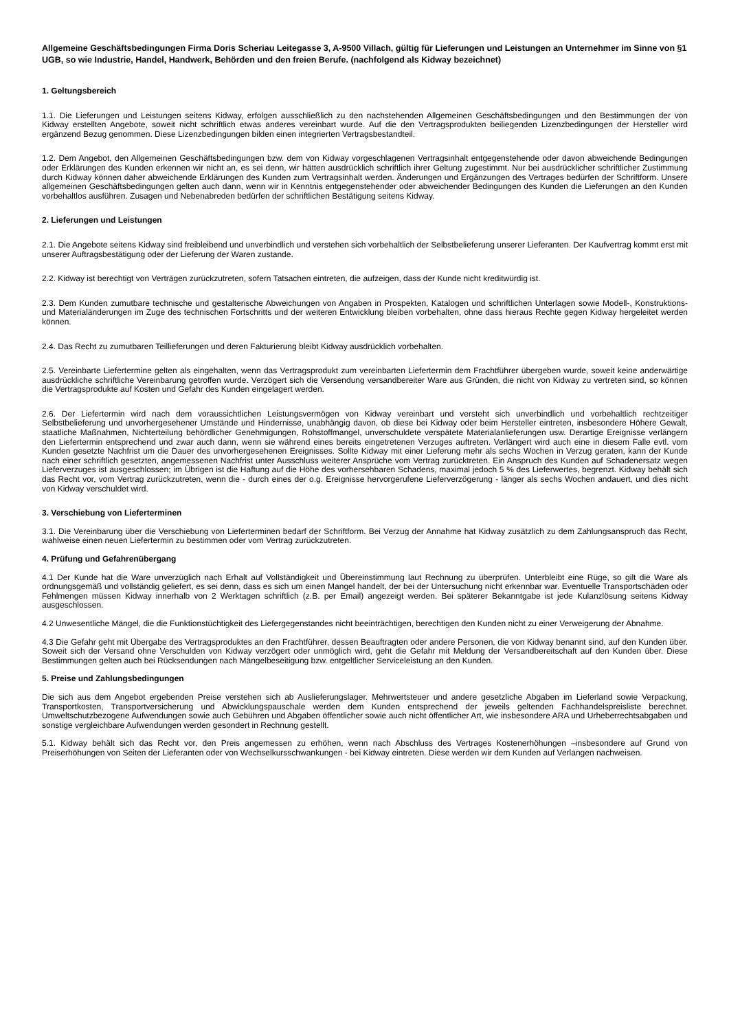Allgemeine Geschäftsbedingungen Firma Doris Scheriau Leitegasse 3, A-9500 Villach, gültig für Lieferungen und Leistungen an Unternehmer im Sinne von §1 UGB, so wie Industrie, Handel, Handwerk, Behörden und den freien Berufe. (nachfolgend als Kidway bezeichnet)
1. Geltungsbereich
1.1. Die Lieferungen und Leistungen seitens Kidway, erfolgen ausschließlich zu den nachstehenden Allgemeinen Geschäftsbedingungen und den Bestimmungen der von Kidway erstellten Angebote, soweit nicht schriftlich etwas anderes vereinbart wurde. Auf die den Vertragsprodukten beiliegenden Lizenzbedingungen der Hersteller wird ergänzend Bezug genommen. Diese Lizenzbedingungen bilden einen integrierten Vertragsbestandteil.
1.2. Dem Angebot, den Allgemeinen Geschäftsbedingungen bzw. dem von Kidway vorgeschlagenen Vertragsinhalt entgegenstehende oder davon abweichende Bedingungen oder Erklärungen des Kunden erkennen wir nicht an, es sei denn, wir hätten ausdrücklich schriftlich ihrer Geltung zugestimmt. Nur bei ausdrücklicher schriftlicher Zustimmung durch Kidway können daher abweichende Erklärungen des Kunden zum Vertragsinhalt werden. Änderungen und Ergänzungen des Vertrages bedürfen der Schriftform. Unsere allgemeinen Geschäftsbedingungen gelten auch dann, wenn wir in Kenntnis entgegenstehender oder abweichender Bedingungen des Kunden die Lieferungen an den Kunden vorbehaltlos ausführen. Zusagen und Nebenabreden bedürfen der schriftlichen Bestätigung seitens Kidway.
2. Lieferungen und Leistungen
2.1. Die Angebote seitens Kidway sind freibleibend und unverbindlich und verstehen sich vorbehaltlich der Selbstbelieferung unserer Lieferanten. Der Kaufvertrag kommt erst mit unserer Auftragsbestätigung oder der Lieferung der Waren zustande.
2.2. Kidway ist berechtigt von Verträgen zurückzutreten, sofern Tatsachen eintreten, die aufzeigen, dass der Kunde nicht kreditwürdig ist.
2.3. Dem Kunden zumutbare technische und gestalterische Abweichungen von Angaben in Prospekten, Katalogen und schriftlichen Unterlagen sowie Modell-, Konstruktions- und Materialänderungen im Zuge des technischen Fortschritts und der weiteren Entwicklung bleiben vorbehalten, ohne dass hieraus Rechte gegen Kidway hergeleitet werden können.
2.4. Das Recht zu zumutbaren Teillieferungen und deren Fakturierung bleibt Kidway ausdrücklich vorbehalten.
2.5. Vereinbarte Liefertermine gelten als eingehalten, wenn das Vertragsprodukt zum vereinbarten Liefertermin dem Frachtführer übergeben wurde, soweit keine anderwärtige ausdrückliche schriftliche Vereinbarung getroffen wurde. Verzögert sich die Versendung versandbereiter Ware aus Gründen, die nicht von Kidway zu vertreten sind, so können die Vertragsprodukte auf Kosten und Gefahr des Kunden eingelagert werden.
2.6. Der Liefertermin wird nach dem voraussichtlichen Leistungsvermögen von Kidway vereinbart und versteht sich unverbindlich und vorbehaltlich rechtzeitiger Selbstbelieferung und unvorhergesehener Umstände und Hindernisse, unabhängig davon, ob diese bei Kidway oder beim Hersteller eintreten, insbesondere Höhere Gewalt, staatliche Maßnahmen, Nichterteilung behördlicher Genehmigungen, Rohstoffmangel, unverschuldete verspätete Materialanlieferungen usw. Derartige Ereignisse verlängern den Liefertermin entsprechend und zwar auch dann, wenn sie während eines bereits eingetretenen Verzuges auftreten. Verlängert wird auch eine in diesem Falle evtl. vom Kunden gesetzte Nachfrist um die Dauer des unvorhergesehenen Ereignisses. Sollte Kidway mit einer Lieferung mehr als sechs Wochen in Verzug geraten, kann der Kunde nach einer schriftlich gesetzten, angemessenen Nachfrist unter Ausschluss weiterer Ansprüche vom Vertrag zurücktreten. Ein Anspruch des Kunden auf Schadenersatz wegen Lieferverzuges ist ausgeschlossen; im Übrigen ist die Haftung auf die Höhe des vorhersehbaren Schadens, maximal jedoch 5 % des Lieferwertes, begrenzt. Kidway behält sich das Recht vor, vom Vertrag zurückzutreten, wenn die - durch eines der o.g. Ereignisse hervorgerufene Lieferverzögerung - länger als sechs Wochen andauert, und dies nicht von Kidway verschuldet wird.
3. Verschiebung von Lieferterminen
3.1. Die Vereinbarung über die Verschiebung von Lieferterminen bedarf der Schriftform. Bei Verzug der Annahme hat Kidway zusätzlich zu dem Zahlungsanspruch das Recht, wahlweise einen neuen Liefertermin zu bestimmen oder vom Vertrag zurückzutreten.
4. Prüfung und Gefahrenübergang
4.1 Der Kunde hat die Ware unverzüglich nach Erhalt auf Vollständigkeit und Übereinstimmung laut Rechnung zu überprüfen. Unterbleibt eine Rüge, so gilt die Ware als ordnungsgemäß und vollständig geliefert, es sei denn, dass es sich um einen Mangel handelt, der bei der Untersuchung nicht erkennbar war. Eventuelle Transportschäden oder Fehlmengen müssen Kidway innerhalb von 2 Werktagen schriftlich (z.B. per Email) angezeigt werden. Bei späterer Bekanntgabe ist jede Kulanzlösung seitens Kidway ausgeschlossen.
4.2 Unwesentliche Mängel, die die Funktionstüchtigkeit des Liefergegenstandes nicht beeinträchtigen, berechtigen den Kunden nicht zu einer Verweigerung der Abnahme.
4.3 Die Gefahr geht mit Übergabe des Vertragsproduktes an den Frachtführer, dessen Beauftragten oder andere Personen, die von Kidway benannt sind, auf den Kunden über. Soweit sich der Versand ohne Verschulden von Kidway verzögert oder unmöglich wird, geht die Gefahr mit Meldung der Versandbereitschaft auf den Kunden über. Diese Bestimmungen gelten auch bei Rücksendungen nach Mängelbeseitigung bzw. entgeltlicher Serviceleistung an den Kunden.
5. Preise und Zahlungsbedingungen
Die sich aus dem Angebot ergebenden Preise verstehen sich ab Auslieferungslager. Mehrwertsteuer und andere gesetzliche Abgaben im Lieferland sowie Verpackung, Transportkosten, Transportversicherung und Abwicklungspauschale werden dem Kunden entsprechend der jeweils geltenden Fachhandelspreisliste berechnet. Umweltschutzbezogene Aufwendungen sowie auch Gebühren und Abgaben öffentlicher sowie auch nicht öffentlicher Art, wie insbesondere ARA und Urheberrechtsabgaben und sonstige vergleichbare Aufwendungen werden gesondert in Rechnung gestellt.
5.1. Kidway behält sich das Recht vor, den Preis angemessen zu erhöhen, wenn nach Abschluss des Vertrages Kostenerhöhungen –insbesondere auf Grund von Preiserhöhungen von Seiten der Lieferanten oder von Wechselkursschwankungen - bei Kidway eintreten. Diese werden wir dem Kunden auf Verlangen nachweisen.